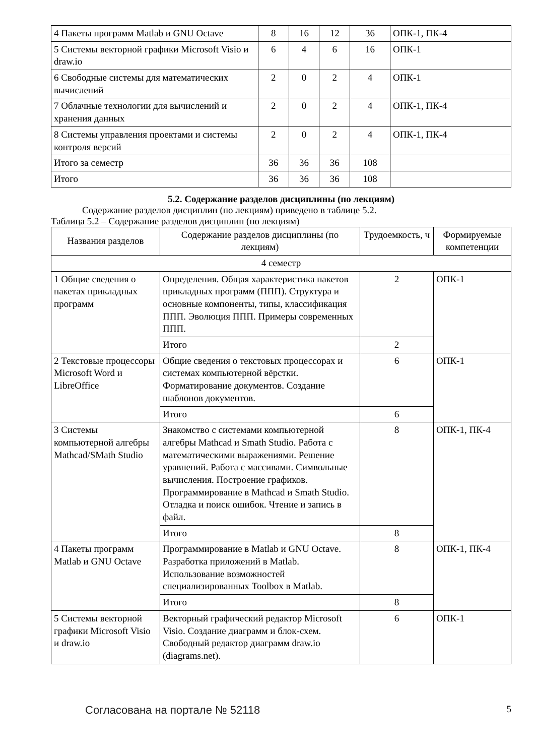| 4 Пакеты программ Matlab и GNU Octave | 8 | 16 | 12 | 36 | ОПК-1, ПК-4 |
| 5 Системы векторной графики Microsoft Visio и draw.io | 6 | 4 | 6 | 16 | ОПК-1 |
| 6 Свободные системы для математических вычислений | 2 | 0 | 2 | 4 | ОПК-1 |
| 7 Облачные технологии для вычислений и хранения данных | 2 | 0 | 2 | 4 | ОПК-1, ПК-4 |
| 8 Системы управления проектами и системы контроля версий | 2 | 0 | 2 | 4 | ОПК-1, ПК-4 |
| Итого за семестр | 36 | 36 | 36 | 108 | |
| Итого | 36 | 36 | 36 | 108 | |
5.2. Содержание разделов дисциплины (по лекциям)
Содержание разделов дисциплин (по лекциям) приведено в таблице 5.2.
Таблица 5.2 – Содержание разделов дисциплин (по лекциям)
| Названия разделов | Содержание разделов дисциплины (по лекциям) | Трудоемкость, ч | Формируемые компетенции |
| --- | --- | --- | --- |
| 4 семестр | | | |
| 1 Общие сведения о пакетах прикладных программ | Определения. Общая характеристика пакетов прикладных программ (ППП). Структура и основные компоненты, типы, классификация ППП. Эволюция ППП. Примеры современных ППП. | 2 | ОПК-1 |
| | Итого | 2 | |
| 2 Текстовые процессоры Microsoft Word и LibreOffice | Общие сведения о текстовых процессорах и системах компьютерной вёрстки. Форматирование документов. Создание шаблонов документов. | 6 | ОПК-1 |
| | Итого | 6 | |
| 3 Системы компьютерной алгебры Mathcad/SMath Studio | Знакомство с системами компьютерной алгебры Mathcad и Smath Studio. Работа с математическими выражениями. Решение уравнений. Работа с массивами. Символьные вычисления. Построение графиков. Программирование в Mathcad и Smath Studio. Отладка и поиск ошибок. Чтение и запись в файл. | 8 | ОПК-1, ПК-4 |
| | Итого | 8 | |
| 4 Пакеты программ Matlab и GNU Octave | Программирование в Matlab и GNU Octave. Разработка приложений в Matlab. Использование возможностей специализированных Toolbox в Matlab. | 8 | ОПК-1, ПК-4 |
| | Итого | 8 | |
| 5 Системы векторной графики Microsoft Visio и draw.io | Векторный графический редактор Microsoft Visio. Создание диаграмм и блок-схем. Свободный редактор диаграмм draw.io (diagrams.net). | 6 | ОПК-1 |
Согласована на портале № 52118 5